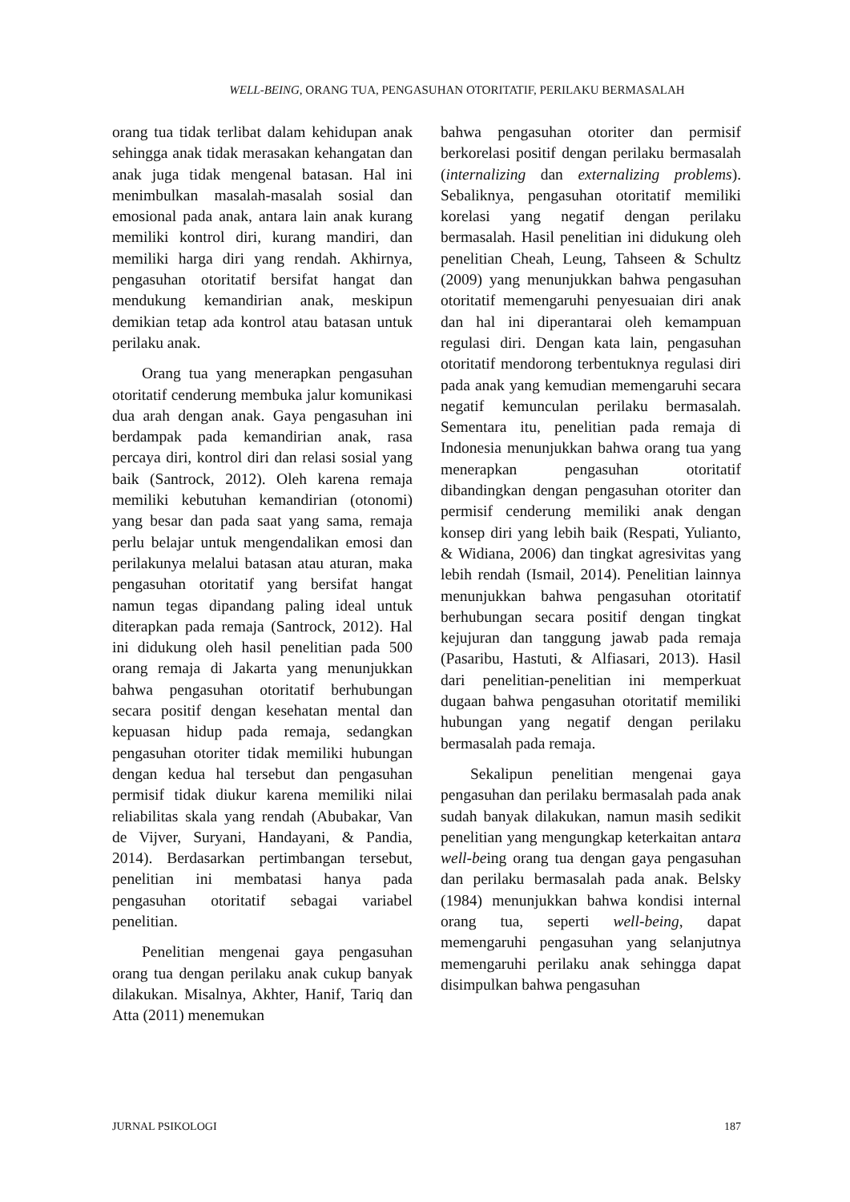WELL-BEING, ORANG TUA, PENGASUHAN OTORITATIF, PERILAKU BERMASALAH
orang tua tidak terlibat dalam kehidupan anak sehingga anak tidak merasakan kehangatan dan anak juga tidak mengenal batasan. Hal ini menimbulkan masalah-masalah sosial dan emosional pada anak, antara lain anak kurang memiliki kontrol diri, kurang mandiri, dan memiliki harga diri yang rendah. Akhirnya, pengasuhan otoritatif bersifat hangat dan mendukung kemandirian anak, meskipun demikian tetap ada kontrol atau batasan untuk perilaku anak.
Orang tua yang menerapkan pengasuhan otoritatif cenderung membuka jalur komunikasi dua arah dengan anak. Gaya pengasuhan ini berdampak pada kemandirian anak, rasa percaya diri, kontrol diri dan relasi sosial yang baik (Santrock, 2012). Oleh karena remaja memiliki kebutuhan kemandirian (otonomi) yang besar dan pada saat yang sama, remaja perlu belajar untuk mengendalikan emosi dan perilakunya melalui batasan atau aturan, maka pengasuhan otoritatif yang bersifat hangat namun tegas dipandang paling ideal untuk diterapkan pada remaja (Santrock, 2012). Hal ini didukung oleh hasil penelitian pada 500 orang remaja di Jakarta yang menunjukkan bahwa pengasuhan otoritatif berhubungan secara positif dengan kesehatan mental dan kepuasan hidup pada remaja, sedangkan pengasuhan otoriter tidak memiliki hubungan dengan kedua hal tersebut dan pengasuhan permisif tidak diukur karena memiliki nilai reliabilitas skala yang rendah (Abubakar, Van de Vijver, Suryani, Handayani, & Pandia, 2014). Berdasarkan pertimbangan tersebut, penelitian ini membatasi hanya pada pengasuhan otoritatif sebagai variabel penelitian.
Penelitian mengenai gaya pengasuhan orang tua dengan perilaku anak cukup banyak dilakukan. Misalnya, Akhter, Hanif, Tariq dan Atta (2011) menemukan
bahwa pengasuhan otoriter dan permisif berkorelasi positif dengan perilaku bermasalah (internalizing dan externalizing problems). Sebaliknya, pengasuhan otoritatif memiliki korelasi yang negatif dengan perilaku bermasalah. Hasil penelitian ini didukung oleh penelitian Cheah, Leung, Tahseen & Schultz (2009) yang menunjukkan bahwa pengasuhan otoritatif memengaruhi penyesuaian diri anak dan hal ini diperantarai oleh kemampuan regulasi diri. Dengan kata lain, pengasuhan otoritatif mendorong terbentuknya regulasi diri pada anak yang kemudian memengaruhi secara negatif kemunculan perilaku bermasalah. Sementara itu, penelitian pada remaja di Indonesia menunjukkan bahwa orang tua yang menerapkan pengasuhan otoritatif dibandingkan dengan pengasuhan otoriter dan permisif cenderung memiliki anak dengan konsep diri yang lebih baik (Respati, Yulianto, & Widiana, 2006) dan tingkat agresivitas yang lebih rendah (Ismail, 2014). Penelitian lainnya menunjukkan bahwa pengasuhan otoritatif berhubungan secara positif dengan tingkat kejujuran dan tanggung jawab pada remaja (Pasaribu, Hastuti, & Alfiasari, 2013). Hasil dari penelitian-penelitian ini memperkuat dugaan bahwa pengasuhan otoritatif memiliki hubungan yang negatif dengan perilaku bermasalah pada remaja.
Sekalipun penelitian mengenai gaya pengasuhan dan perilaku bermasalah pada anak sudah banyak dilakukan, namun masih sedikit penelitian yang mengungkap keterkaitan antara well-being orang tua dengan gaya pengasuhan dan perilaku bermasalah pada anak. Belsky (1984) menunjukkan bahwa kondisi internal orang tua, seperti well-being, dapat memengaruhi pengasuhan yang selanjutnya memengaruhi perilaku anak sehingga dapat disimpulkan bahwa pengasuhan
JURNAL PSIKOLOGI 187